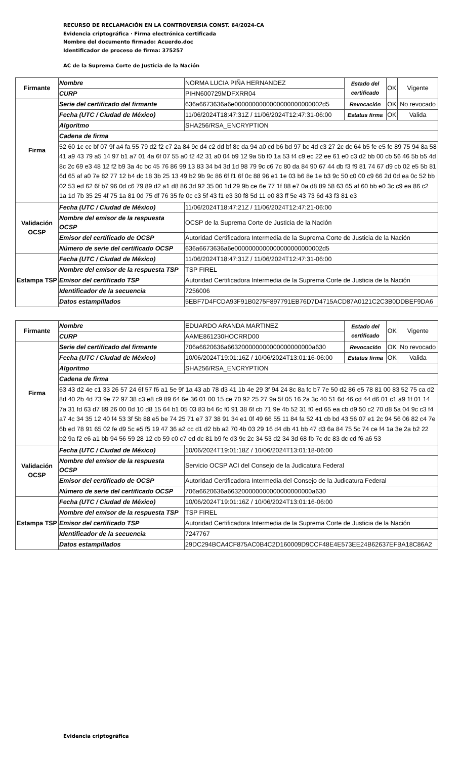RECURSO DE RECLAMACIÓN EN LA CONTROVERSIA CONST. 64/2024-CA
Evidencia criptográfica · Firma electrónica certificada
Nombre del documento firmado: Acuerdo.doc
Identificador de proceso de firma: 375257
AC de la Suprema Corte de Justicia de la Nación
| Firmante | Nombre | NORMA LUCIA PIÑA HERNANDEZ | Estado del certificado | OK | Vigente |
| | CURP | PIHN600729MDFXRR04 | | | |
| Firma | Serie del certificado del firmante | 636a6673636a6e0000000000000000000000002d5 | Revocación | OK | No revocado |
| | Fecha (UTC / Ciudad de México) | 11/06/2024T18:47:31Z / 11/06/2024T12:47:31-06:00 | Estatus firma | OK | Valida |
| | Algoritmo | SHA256/RSA_ENCRYPTION | | | |
| | Cadena de firma | | | | |
| | 52 60 1c cc bf 07 9f a4 fa 55 79 d2 f2 c7 2a 84 9c d4 c2 dd bf 8c da 94 a0 cd b6 bd 97 bc 4d c3 27 2c dc 64 b5 fe e5 fe 89 75 94 8a 58 41 a9 43 79 a5 14 97 b1 a7 01 4a 6f 07 55 a0 f2 42 31 a0 04 b9 12 9a 5b f0 1a 53 f4 c9 ec 22 ee 61 e0 c3 d2 bb 00 cb 56 46 5b b5 4d 8c 2c 69 e3 48 12 f2 b9 3a 4c bc 45 76 86 99 13 83 34 b4 3d 1d 98 79 9c c6 7c 80 da 84 90 67 44 db f3 f9 81 74 67 d9 cb 02 e5 5b 81 6d 65 af a0 7e 82 77 12 b4 dc 18 3b 25 13 49 b2 9b 9c 86 6f f1 6f 0c 88 96 e1 1e 03 b6 8e 1e b3 9c 50 c0 00 c9 66 2d 0d ea 0c 52 bb 02 53 ed 62 6f b7 96 0d c6 79 89 d2 a1 d8 86 3d 92 35 00 1d 29 9b ce 6e 77 1f 88 e7 0a d8 89 58 63 65 af 60 bb e0 3c c9 ea 86 c2 1a 1d 7b 35 25 4f 75 1a 81 0d 75 df 76 35 fe 0c c3 5f 43 f1 e3 30 f8 5d 11 e0 83 ff 5e 43 73 6d 43 f3 81 e3 | | | | |
| Validación OCSP | Fecha (UTC / Ciudad de México) | 11/06/2024T18:47:21Z / 11/06/2024T12:47:21-06:00 | | | |
| | Nombre del emisor de la respuesta OCSP | OCSP de la Suprema Corte de Justicia de la Nación | | | |
| | Emisor del certificado de OCSP | Autoridad Certificadora Intermedia de la Suprema Corte de Justicia de la Nación | | | |
| | Número de serie del certificado OCSP | 636a6673636a6e0000000000000000000000002d5 | | | |
| Estampa TSP | Fecha (UTC / Ciudad de México) | 11/06/2024T18:47:31Z / 11/06/2024T12:47:31-06:00 | | | |
| | Nombre del emisor de la respuesta TSP | TSP FIREL | | | |
| | Emisor del certificado TSP | Autoridad Certificadora Intermedia de la Suprema Corte de Justicia de la Nación | | | |
| | Identificador de la secuencia | 7256006 | | | |
| | Datos estampillados | 5EBF7D4FCDA93F91B0275F897791EB76D7D4715ACD87A0121C2C3B0DDBEF9DA6 | | | |
| Firmante | Nombre | EDUARDO ARANDA MARTINEZ | Estado del certificado | OK | Vigente |
| | CURP | AAME861230HOCRRD00 | | | |
| Firma | Serie del certificado del firmante | 706a6620636a663200000000000000000000a630 | Revocación | OK | No revocado |
| | Fecha (UTC / Ciudad de México) | 10/06/2024T19:01:16Z / 10/06/2024T13:01:16-06:00 | Estatus firma | OK | Valida |
| | Algoritmo | SHA256/RSA_ENCRYPTION | | | |
| | Cadena de firma | | | | |
| | 63 43 d2 4e c1 33 26 57 24 6f 57 f6 a1 5e 9f 1a 43 ab 78 d3 41 1b 4e 29 3f 94 24 8c 8a fc b7 7e 50 d2 86 e5 78 81 00 83 52 75 ca d2 8d 40 2b 4d 73 9e 72 97 38 c3 e8 c9 89 64 6e 36 01 00 15 ce 70 92 25 27 9a 5f 05 16 2a 3c 40 51 6d 46 cd 44 d6 01 c1 a9 1f 01 14 7a 31 fd 63 d7 89 26 00 0d 10 d8 15 64 b1 05 03 83 b4 6c f0 91 38 6f cb 71 9e 4b 52 31 f0 ed 65 ea cb d9 50 c2 70 d8 5a 04 9c c3 f4 a7 4c 34 35 12 40 f4 53 3f 5b 88 e5 be 74 25 71 e7 37 38 91 34 e1 0f 49 66 55 11 84 fa 52 41 cb bd 43 56 07 e1 2c 94 56 06 82 c4 7e 6b ed 78 91 65 02 fe d9 5c e5 f5 19 47 36 a2 cc d1 d2 bb a2 70 4b 03 29 16 d4 db 41 bb 47 d3 6a 84 75 5c 74 ce f4 1a 3e 2a b2 22 b2 9a f2 e6 a1 bb 94 56 59 28 12 cb 59 c0 c7 ed dc 81 b9 fe d3 9c 2c 34 53 d2 34 3d 68 fb 7c dc 83 dc cd f6 a6 53 | | | | |
| Validación OCSP | Fecha (UTC / Ciudad de México) | 10/06/2024T19:01:18Z / 10/06/2024T13:01:18-06:00 | | | |
| | Nombre del emisor de la respuesta OCSP | Servicio OCSP ACI del Consejo de la Judicatura Federal | | | |
| | Emisor del certificado de OCSP | Autoridad Certificadora Intermedia del Consejo de la Judicatura Federal | | | |
| | Número de serie del certificado OCSP | 706a6620636a663200000000000000000000a630 | | | |
| Estampa TSP | Fecha (UTC / Ciudad de México) | 10/06/2024T19:01:16Z / 10/06/2024T13:01:16-06:00 | | | |
| | Nombre del emisor de la respuesta TSP | TSP FIREL | | | |
| | Emisor del certificado TSP | Autoridad Certificadora Intermedia de la Suprema Corte de Justicia de la Nación | | | |
| | Identificador de la secuencia | 7247767 | | | |
| | Datos estampillados | 29DC294BCA4CF875AC0B4C2D160009D9CCF48E4E573EE24B62637EFBA18C86A2 | | | |
Evidencia criptográfica